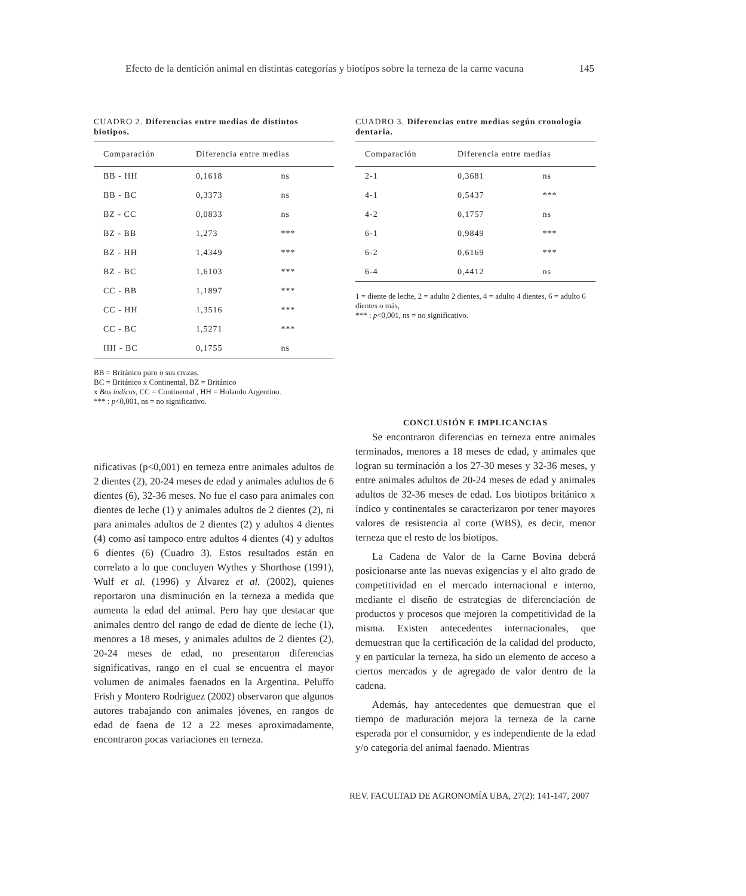Efecto de la dentición animal en distintas categorías y biotípos sobre la terneza de la carne vacuna 145
CUADRO 2. Diferencias entre medias de distintos biotipos.
| Comparación | Diferencia entre medias | |
| --- | --- | --- |
| BB - HH | 0,1618 | ns |
| BB - BC | 0,3373 | ns |
| BZ - CC | 0,0833 | ns |
| BZ - BB | 1,273 | *** |
| BZ - HH | 1,4349 | *** |
| BZ - BC | 1,6103 | *** |
| CC - BB | 1,1897 | *** |
| CC - HH | 1,3516 | *** |
| CC - BC | 1,5271 | *** |
| HH - BC | 0,1755 | ns |
BB = Británico puro o sus cruzas,
BC = Británico x Continental, BZ = Británico
x Bos indicus, CC = Continental , HH = Holando Argentino.
*** : p<0,001, ns = no significativo.
CUADRO 3. Diferencias entre medias según cronología dentaria.
| Comparación | Diferencia entre medias | |
| --- | --- | --- |
| 2-1 | 0,3681 | ns |
| 4-1 | 0,5437 | *** |
| 4-2 | 0,1757 | ns |
| 6-1 | 0,9849 | *** |
| 6-2 | 0,6169 | *** |
| 6-4 | 0,4412 | ns |
1 = diente de leche, 2 = adulto 2 dientes, 4 = adulto 4 dientes, 6 = adulto 6 dientes o más,
*** : p<0,001, ns = no significativo.
nificativas (p<0,001) en terneza entre animales adultos de 2 dientes (2), 20-24 meses de edad y animales adultos de 6 dientes (6), 32-36 meses. No fue el caso para animales con dientes de leche (1) y animales adultos de 2 dientes (2), ni para animales adultos de 2 dientes (2) y adultos 4 dientes (4) como así tampoco entre adultos 4 dientes (4) y adultos 6 dientes (6) (Cuadro 3). Estos resultados están en correlato a lo que concluyen Wythes y Shorthose (1991), Wulf et al. (1996) y Álvarez et al. (2002), quienes reportaron una disminución en la terneza a medida que aumenta la edad del animal. Pero hay que destacar que animales dentro del rango de edad de diente de leche (1), menores a 18 meses, y animales adultos de 2 dientes (2), 20-24 meses de edad, no presentaron diferencias significativas, rango en el cual se encuentra el mayor volumen de animales faenados en la Argentina. Peluffo Frish y Montero Rodriguez (2002) observaron que algunos autores trabajando con animales jóvenes, en rangos de edad de faena de 12 a 22 meses aproximadamente, encontraron pocas variaciones en terneza.
CONCLUSIÓN E IMPLICANCIAS
Se encontraron diferencias en terneza entre animales terminados, menores a 18 meses de edad, y animales que logran su terminación a los 27-30 meses y 32-36 meses, y entre animales adultos de 20-24 meses de edad y animales adultos de 32-36 meses de edad. Los biotipos británico x índico y continentales se caracterizaron por tener mayores valores de resistencia al corte (WBS), es decir, menor terneza que el resto de los biotipos.
La Cadena de Valor de la Carne Bovina deberá posicionarse ante las nuevas exigencias y el alto grado de competitividad en el mercado internacional e interno, mediante el diseño de estrategias de diferenciación de productos y procesos que mejoren la competitividad de la misma. Existen antecedentes internacionales, que demuestran que la certificación de la calidad del producto, y en particular la terneza, ha sido un elemento de acceso a ciertos mercados y de agregado de valor dentro de la cadena.
Además, hay antecedentes que demuestran que el tiempo de maduración mejora la terneza de la carne esperada por el consumidor, y es independiente de la edad y/o categoría del animal faenado. Mientras
REV. FACULTAD DE AGRONOMÍA UBA, 27(2): 141-147, 2007